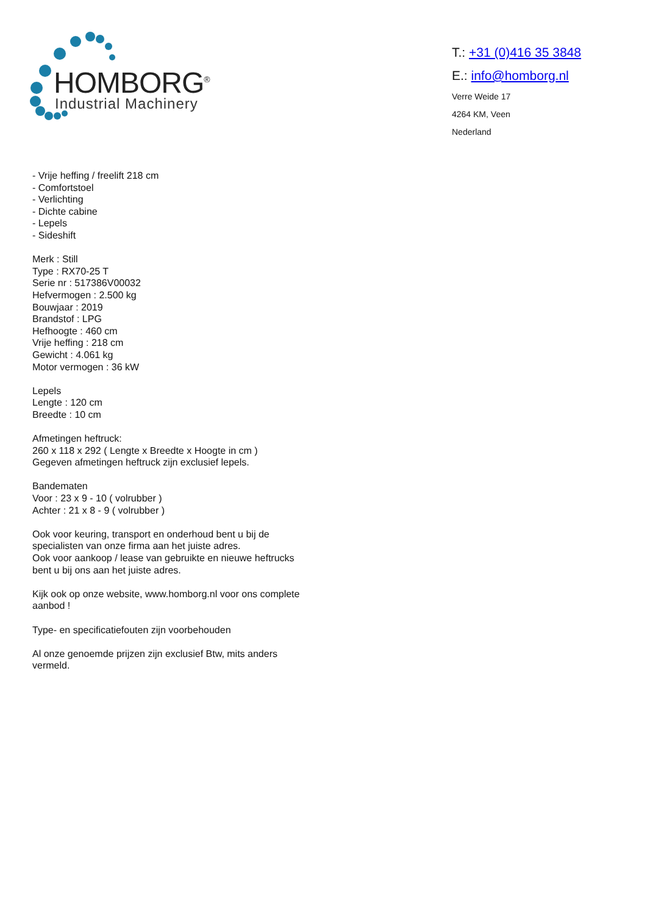HOMBORG<sup>®</sup>
Industrial Machinery
T.: +31 (0)416 35 3848
E.: info@homborg.nl
Verre Weide 17
4264 KM, Veen
Nederland
- Vrije heffing / freelift 218 cm
- Comfortstoel
- Verlichting
- Dichte cabine
- Lepels
- Sideshift
Merk : Still
Type : RX70-25 T
Serie nr : 517386V00032
Hefvermogen : 2.500 kg
Bouwjaar : 2019
Brandstof : LPG
Hefhoogte : 460 cm
Vrije heffing : 218 cm
Gewicht : 4.061 kg
Motor vermogen : 36 kW
Lepels
Lengte : 120 cm
Breedte : 10 cm
Afmetingen heftruck:
260 x 118 x 292 ( Lengte x Breedte x Hoogte in cm )
Gegeven afmetingen heftruck zijn exclusief lepels.
Bandematen
Voor : 23 x 9 - 10 ( volrubber )
Achter : 21 x 8 - 9 ( volrubber )
Ook voor keuring, transport en onderhoud bent u bij de specialisten van onze firma aan het juiste adres.
Ook voor aankoop / lease van gebruikte en nieuwe heftrucks bent u bij ons aan het juiste adres.
Kijk ook op onze website, www.homborg.nl voor ons complete aanbod !
Type- en specificatiefouten zijn voorbehouden
Al onze genoemde prijzen zijn exclusief Btw, mits anders vermeld.